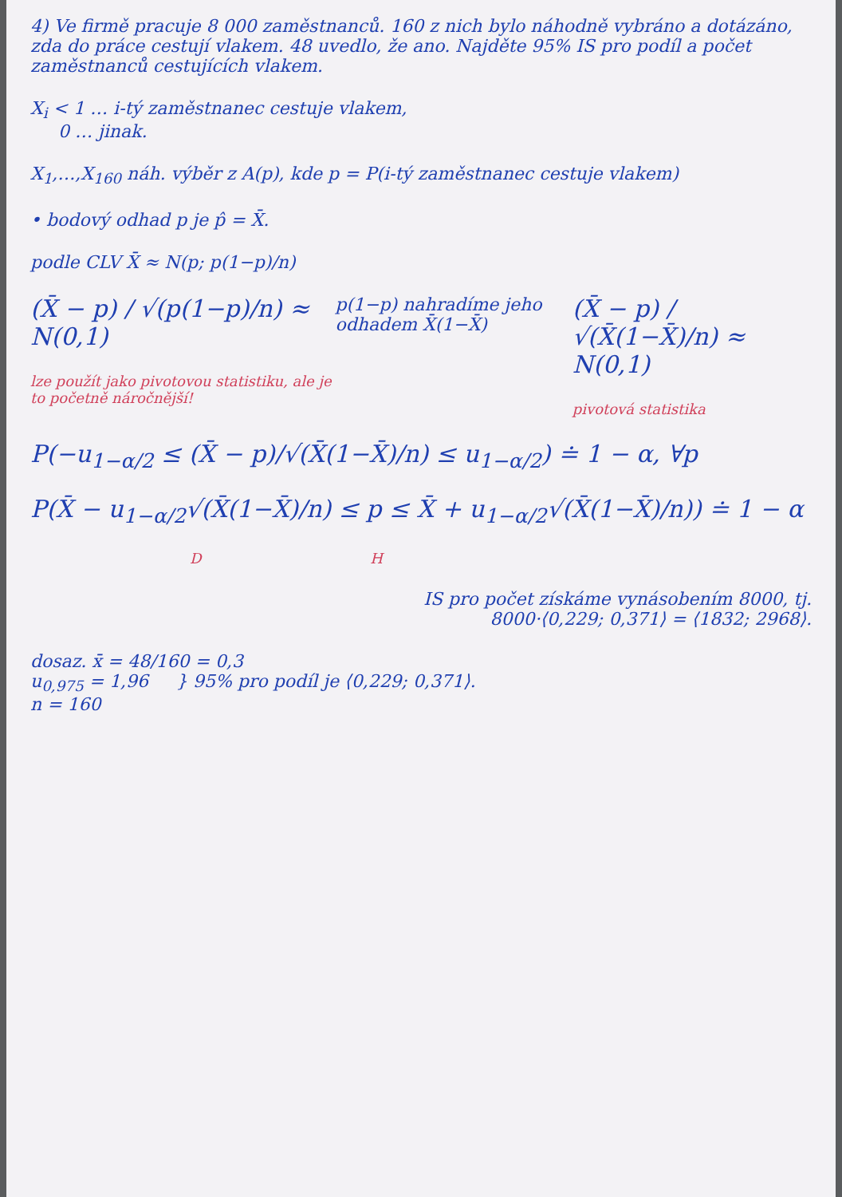4) Ve firmě pracuje 8 000 zaměstnanců. 160 z nich bylo náhodně vybráno a dotázáno, zda do práce cestují vlakem. 48 uvedlo, že ano. Najděte 95% IS pro podíl a počet zaměstnanců cestujících vlakem.
X<sub>i</sub> < 1 … i-tý zaměstnanec cestuje vlakem,
0 … jinak.
X<sub>1</sub>,…,X<sub>160</sub> náh. výběr z A(p), kde p = P(i-tý zaměstnanec cestuje vlakem)
• bodový odhad p je p̂ = X̄.
podle CLV X̄ ≈ N(p; p(1−p)/n)
(X̄ − p) / √(p(1−p)/n) ≈ N(0,1)
lze použít jako pivotovou statistiku, ale je to početně náročnější!
p(1−p) nahradíme jeho odhadem X̄(1−X̄)
(X̄ − p) / √(X̄(1−X̄)/n) ≈ N(0,1)
pivotová statistika
P(−u<sub>1−α/2</sub> ≤ (X̄ − p)/√(X̄(1−X̄)/n) ≤ u<sub>1−α/2</sub>) ≐ 1 − α, ∀p
P(X̄ − u<sub>1−α/2</sub>√(X̄(1−X̄)/n) ≤ p ≤ X̄ + u<sub>1−α/2</sub>√(X̄(1−X̄)/n)) ≐ 1 − α
D H
IS pro počet získáme vynásobením 8000, tj.
8000·⟨0,229; 0,371⟩ = ⟨1832; 2968⟩.
dosaz. x̄ = 48/160 = 0,3
u<sub>0,975</sub> = 1,96 } 95% pro podíl je ⟨0,229; 0,371⟩.
n = 160